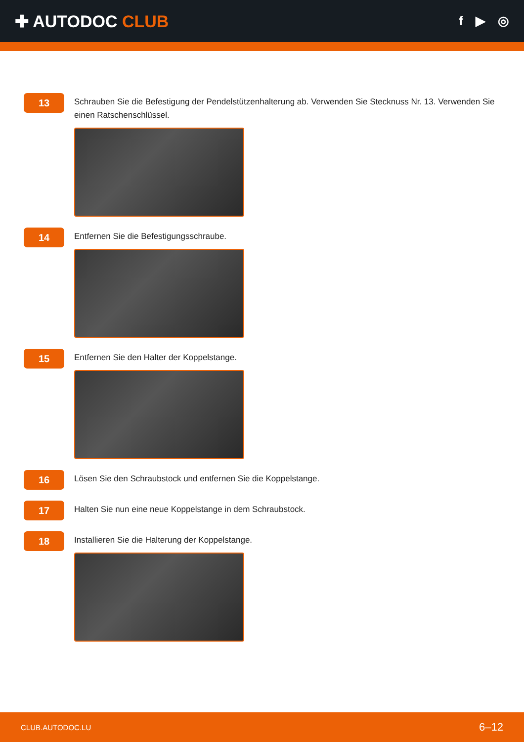✚ AUTODOC CLUB
f ▶ ◎
13
Schrauben Sie die Befestigung der Pendelstützenhalterung ab. Verwenden Sie Stecknuss Nr. 13. Verwenden Sie einen Ratschenschlüssel.
14
Entfernen Sie die Befestigungsschraube.
15
Entfernen Sie den Halter der Koppelstange.
16
Lösen Sie den Schraubstock und entfernen Sie die Koppelstange.
17
Halten Sie nun eine neue Koppelstange in dem Schraubstock.
18
Installieren Sie die Halterung der Koppelstange.
CLUB.AUTODOC.LU 6–12